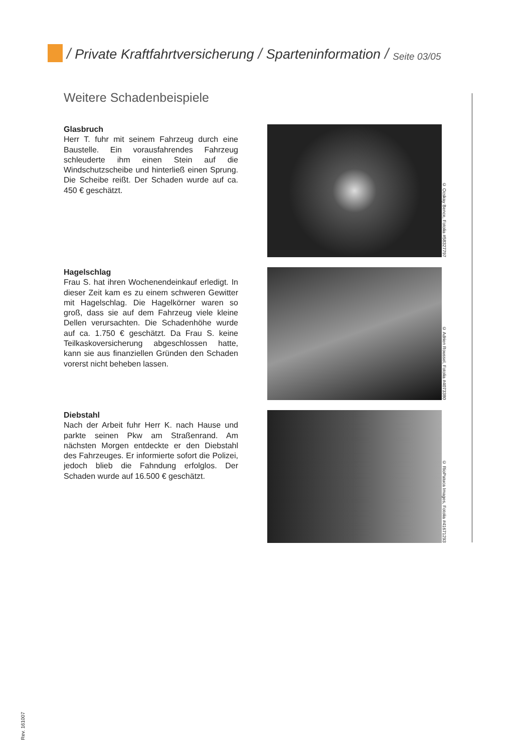/ Private Kraftfahrtversicherung / Sparteninformation / Seite 03/05
Weitere Schadenbeispiele
Glasbruch
Herr T. fuhr mit seinem Fahrzeug durch eine Baustelle. Ein vorausfahrendes Fahrzeug schleuderte ihm einen Stein auf die Windschutzscheibe und hinterließ einen Sprung. Die Scheibe reißt. Der Schaden wurde auf ca. 450 € geschätzt.
© Ocskay Bence, Fotolia #58327797
Hagelschlag
Frau S. hat ihren Wochenendeinkauf erledigt. In dieser Zeit kam es zu einem schweren Gewitter mit Hagelschlag. Die Hagelkörner waren so groß, dass sie auf dem Fahrzeug viele kleine Dellen verursachten. Die Schadenhöhe wurde auf ca. 1.750 € geschätzt. Da Frau S. keine Teilkaskoversicherung abgeschlossen hatte, kann sie aus finanziellen Gründen den Schaden vorerst nicht beheben lassen.
© Adrien Roussel, Fotolia #4073380
Diebstahl
Nach der Arbeit fuhr Herr K. nach Hause und parkte seinen Pkw am Straßenrand. Am nächsten Morgen entdeckte er den Diebstahl des Fahrzeuges. Er informierte sofort die Polizei, jedoch blieb die Fahndung erfolglos. Der Schaden wurde auf 16.500 € geschätzt.
© RioPatuca Images, Fotolia #41671293
Rev. 161007